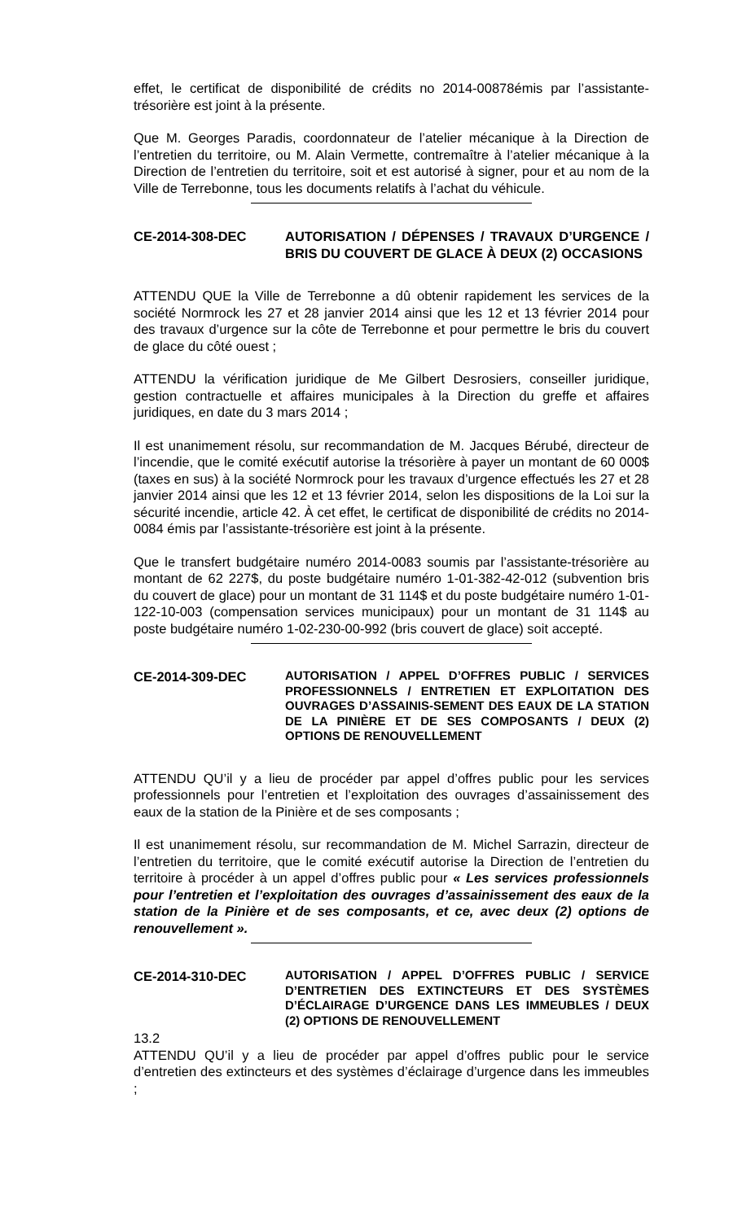effet, le certificat de disponibilité de crédits no 2014-00878émis par l’assistante-trésorière est joint à la présente.
Que M. Georges Paradis, coordonnateur de l’atelier mécanique à la Direction de l’entretien du territoire, ou M. Alain Vermette, contremaître à l’atelier mécanique à la Direction de l’entretien du territoire, soit et est autorisé à signer, pour et au nom de la Ville de Terrebonne, tous les documents relatifs à l’achat du véhicule.
CE-2014-308-DEC AUTORISATION / DÉPENSES / TRAVAUX D’URGENCE / BRIS DU COUVERT DE GLACE À DEUX (2) OCCASIONS
ATTENDU QUE la Ville de Terrebonne a dû obtenir rapidement les services de la société Normrock les 27 et 28 janvier 2014 ainsi que les 12 et 13 février 2014 pour des travaux d’urgence sur la côte de Terrebonne et pour permettre le bris du couvert de glace du côté ouest ;
ATTENDU la vérification juridique de Me Gilbert Desrosiers, conseiller juridique, gestion contractuelle et affaires municipales à la Direction du greffe et affaires juridiques, en date du 3 mars 2014 ;
Il est unanimement résolu, sur recommandation de M. Jacques Bérubé, directeur de l’incendie, que le comité exécutif autorise la trésorière à payer un montant de 60 000$ (taxes en sus) à la société Normrock pour les travaux d’urgence effectués les 27 et 28 janvier 2014 ainsi que les 12 et 13 février 2014, selon les dispositions de la Loi sur la sécurité incendie, article 42. À cet effet, le certificat de disponibilité de crédits no 2014-0084 émis par l’assistante-trésorière est joint à la présente.
Que le transfert budgétaire numéro 2014-0083 soumis par l’assistante-trésorière au montant de 62 227$, du poste budgétaire numéro 1-01-382-42-012 (subvention bris du couvert de glace) pour un montant de 31 114$ et du poste budgétaire numéro 1-01-122-10-003 (compensation services municipaux) pour un montant de 31 114$ au poste budgétaire numéro 1-02-230-00-992 (bris couvert de glace) soit accepté.
CE-2014-309-DEC
AUTORISATION / APPEL D’OFFRES PUBLIC / SERVICES PROFESSIONNELS / ENTRETIEN ET EXPLOITATION DES OUVRAGES D’ASSAINIS-SEMENT DES EAUX DE LA STATION DE LA PINIÈRE ET DE SES COMPOSANTS / DEUX (2) OPTIONS DE RENOUVELLEMENT
ATTENDU QU’il y a lieu de procéder par appel d’offres public pour les services professionnels pour l’entretien et l’exploitation des ouvrages d’assainissement des eaux de la station de la Pinière et de ses composants ;
Il est unanimement résolu, sur recommandation de M. Michel Sarrazin, directeur de l’entretien du territoire, que le comité exécutif autorise la Direction de l’entretien du territoire à procéder à un appel d’offres public pour « Les services professionnels pour l’entretien et l’exploitation des ouvrages d’assainissement des eaux de la station de la Pinière et de ses composants, et ce, avec deux (2) options de renouvellement ».
CE-2014-310-DEC
AUTORISATION / APPEL D’OFFRES PUBLIC / SERVICE D’ENTRETIEN DES EXTINCTEURS ET DES SYSTÈMES D’ÉCLAIRAGE D’URGENCE DANS LES IMMEUBLES / DEUX (2) OPTIONS DE RENOUVELLEMENT
13.2
ATTENDU QU’il y a lieu de procéder par appel d’offres public pour le service d’entretien des extincteurs et des systèmes d’éclairage d’urgence dans les immeubles ;